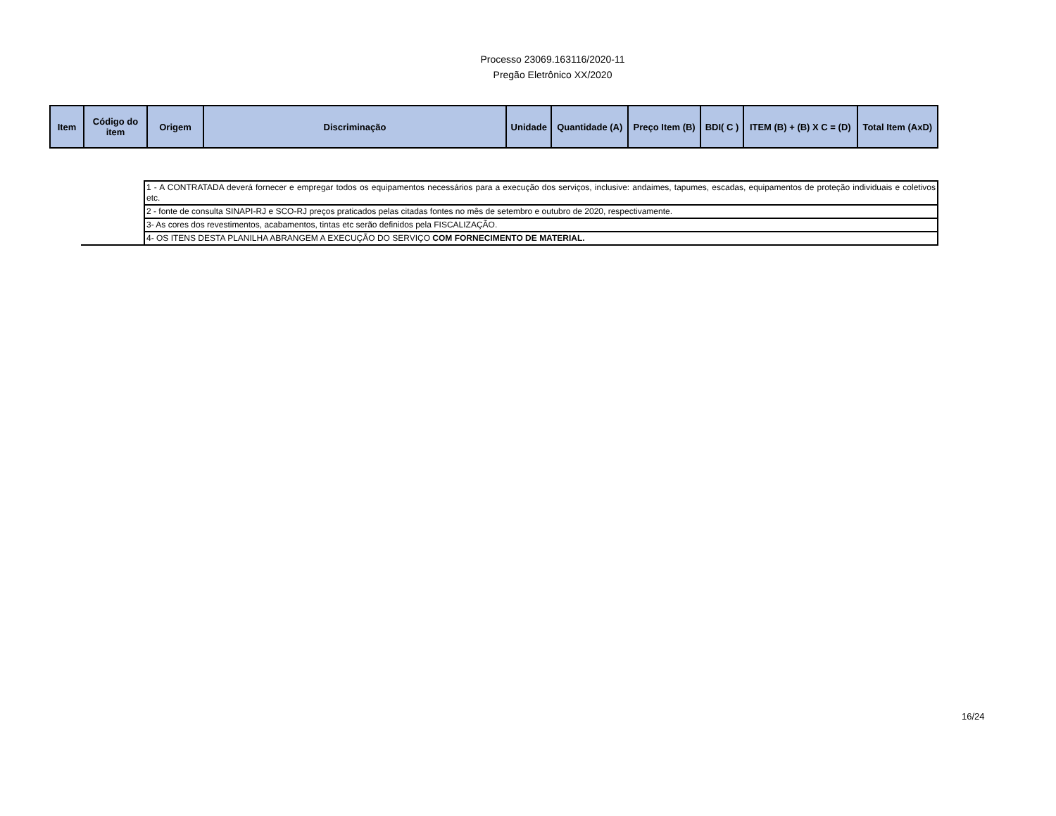Processo 23069.163116/2020-11
Pregão Eletrônico XX/2020
| Item | Código do item | Origem | Discriminação | Unidade | Quantidade (A) | Preço Item (B) | BDI( C ) | ITEM (B) + (B) X C = (D) | Total Item (AxD) |
| --- | --- | --- | --- | --- | --- | --- | --- | --- | --- |
| | 1 - A CONTRATADA deverá fornecer e empregar todos os equipamentos necessários para a execução dos serviços, inclusive: andaimes, tapumes, escadas, equipamentos de proteção individuais e coletivos etc. |
| | 2 - fonte de consulta SINAPI-RJ e SCO-RJ preços praticados pelas citadas fontes no mês de setembro e outubro de 2020, respectivamente. |
| | 3- As cores dos revestimentos, acabamentos, tintas etc serão definidos pela FISCALIZAÇÃO. |
| | 4- OS ITENS DESTA PLANILHA ABRANGEM A EXECUÇÃO DO SERVIÇO COM FORNECIMENTO DE MATERIAL. |
16/24